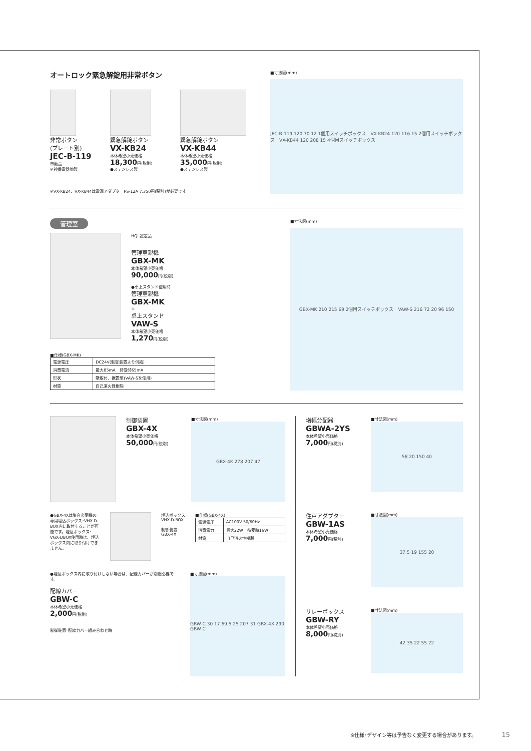オートロック緊急解錠用非常ボタン
非常ボタン
(プレート別)
JEC-B-119
市販品
※神保電器㈱製
緊急解錠ボタン
VX-KB24
本体希望小売価格
18,300円(税別)
●ステンレス製
緊急解錠ボタン
VX-KB44
本体希望小売価格
35,000円(税別)
●ステンレス製
※VX-KB24、VX-KB44は電源アダプターPS-12A 7,350円(税別)が必要です。
■寸法図(mm)
JEC-B-119 120 70 12 1個用スイッチボックス　VX-KB24 120 116 15 2個用スイッチボックス　VX-KB44 120 208 15 4個用スイッチボックス
管理室
HQi 認定品
管理室親機
GBX-MK
本体希望小売価格
90,000円(税別)
●卓上スタンド使用時
管理室親機
GBX-MK
+
卓上スタンド
VAW-S
本体希望小売価格
1,270円(税別)
■仕様(GBX-MK)
| 電源電圧 | DC24V(制御装置より供給) |
| 消費電流 | 最大85mA 待受時65mA |
| 形状 | 壁取付、据置型(VAW-Sを使用) |
| 材質 | 自己消火性樹脂 |
■寸法図(mm)
GBX-MK 210 215 69 2個用スイッチボックス　VAW-S 216 72 20 96 150
制御装置
GBX-4X
本体希望小売価格
50,000円(税別)
■寸法図(mm)
GBX-4K 278 207 47
●GBX-4Xは集合玄関機の専用埋込ボックス･VHX-D-BOX内に取付することが可能です。埋込ボックス･VGX-DBOX使用時は、埋込ボックス内に取り付けできません。
埋込ボックス
VHX-D-BOX
制御装置
GBX-4X
■仕様(GBX-4X)
| 電源電圧 | AC100V 50/60Hz |
| 消費電力 | 最大22W 待受時16W |
| 材質 | 自己消火性樹脂 |
●埋込ボックス内に取り付けしない場合は、配線カバーが別途必要です。
配線カバー
GBW-C
本体希望小売価格
2,000円(税別)
制御装置･配線カバー組み合わせ時
■寸法図(mm)
GBW-C 30 17 69.5 25 207 31 GBX-4X 290 GBW-C
増幅分配器
GBWA-2YS
本体希望小売価格
7,000円(税別)
■寸法図(mm)
58 20 150 40
住戸アダプター
GBW-1AS
本体希望小売価格
7,000円(税別)
■寸法図(mm)
37.5 19 155 20
リレーボックス
GBW-RY
本体希望小売価格
8,000円(税別)
■寸法図(mm)
42 35 22 55 22
※仕様･デザイン等は予告なく変更する場合があります。 15